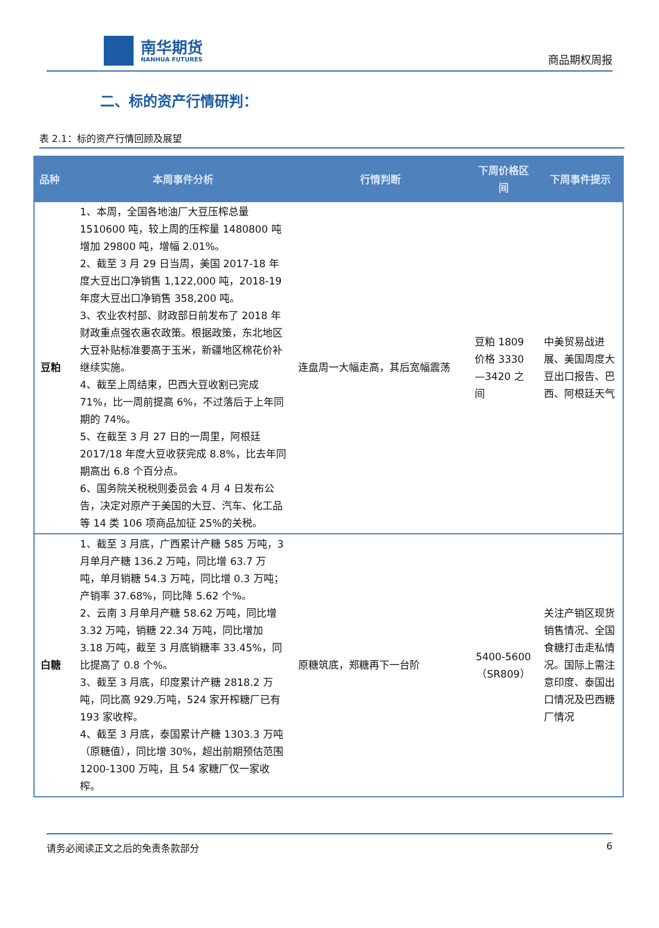南华期货
NANHUA FUTURES
商品期权周报
二、标的资产行情研判：
表 2.1：标的资产行情回顾及展望
| 品种 | 本周事件分析 | 行情判断 | 下周价格区间 | 下周事件提示 |
| --- | --- | --- | --- | --- |
| 豆粕 | 1、本周，全国各地油厂大豆压榨总量1510600 吨，较上周的压榨量 1480800 吨增加 29800 吨，增幅 2.01%。 2、截至 3 月 29 日当周，美国 2017-18 年度大豆出口净销售 1,122,000 吨，2018-19 年度大豆出口净销售 358,200 吨。 3、农业农村部、财政部日前发布了 2018 年财政重点强农惠农政策。根据政策，东北地区大豆补贴标准要高于玉米，新疆地区棉花价补继续实施。 4、截至上周结束，巴西大豆收割已完成 71%，比一周前提高 6%，不过落后于上年同期的 74%。 5、在截至 3 月 27 日的一周里，阿根廷 2017/18 年度大豆收获完成 8.8%，比去年同期高出 6.8 个百分点。 6、国务院关税税则委员会 4 月 4 日发布公告，决定对原产于美国的大豆、汽车、化工品等 14 类 106 项商品加征 25%的关税。 | 连盘周一大幅走高，其后宽幅震荡 | 豆粕 1809 价格 3330—3420 之间 | 中美贸易战进展、美国周度大豆出口报告、巴西、阿根廷天气 |
| 白糖 | 1、截至 3 月底，广西累计产糖 585 万吨，3 月单月产糖 136.2 万吨，同比增 63.7 万吨，单月销糖 54.3 万吨，同比增 0.3 万吨；产销率 37.68%，同比降 5.62 个%。 2、云南 3 月单月产糖 58.62 万吨，同比增 3.32 万吨，销糖 22.34 万吨，同比增加 3.18 万吨，截至 3 月底销糖率 33.45%，同比提高了 0.8 个%。 3、截至 3 月底，印度累计产糖 2818.2 万吨，同比高 929.万吨，524 家开榨糖厂已有 193 家收榨。 4、截至 3 月底，泰国累计产糖 1303.3 万吨（原糖值），同比增 30%，超出前期预估范围 1200-1300 万吨，且 54 家糖厂仅一家收榨。 | 原糖筑底，郑糖再下一台阶 | 5400-5600（SR809） | 关注产销区现货销售情况、全国食糖打击走私情况。国际上需注意印度、泰国出口情况及巴西糖厂情况 |
请务必阅读正文之后的免责条款部分 6